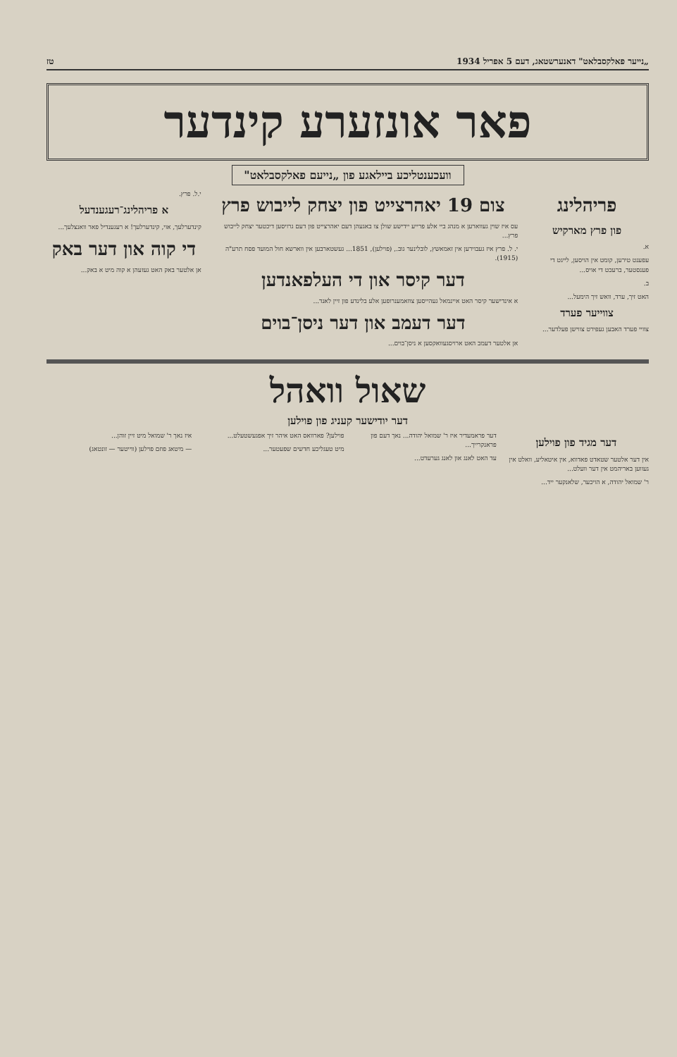„נייער פאלקסבלאט" דאנערשטאג, דעם 5 אפריל 1934 טז
פאר אונזערע קינדער
וועכענטליכע ביילאגע פון „נייעם פאלקסבלאט"
פריהלינג
פון פרץ מארקיש
א.
עפענט טירען, קומט אין הויסען, לייגט די פענסטער, ברעכט די אויס...
ב.
האט זיך, ערד, וואש זיך הימעל...
צווייער פערד
צוויי פערד האבען געפירט צווישן פעלדער...
צום 19 יאהרצייט פון יצחק לייבוש פרץ
עס איז שוין געווארען א מנהג ביי אלע פרייע יידישע שולן צו באגעהן דעם יאהרצייט פון דעם גרויסען דיכטער יצחק לייבוש פרץ...
י. ל. פרץ איז געבוירען אין זאמאשץ, לובלינער גוב., (פוילען), 1851... געשטארבען אין ווארשא חול המועד פסח תרע"ה (1915).
דער קיסר און די העלפאנדען
א אינדישער קיסר האט איינמאל געהייסען צוזאמענרופען אלע בלינדע פון זיין לאנד...
דער דעמב און דער ניסן־בוים
אן אלטער דעמב האט ארויסגעוואקסען א ניסן־בוים...
י.ל. פרץ.
א פריהלינג־רעגענדעל
קינדערלעך, אוי, קינדערלעך! א רעגענדיל פאר וואנצלעך...
די קוה און דער באק
אן אלטער באק האט געזעהן א קוה מיט א באק...
שאול וואהל
דער יודישער קעניג פון פוילען
דער מגיד פון פוילען
אין דער אלטער שטאדט פאדווא, אין איטאליע, וואלט אין געווען באריהמט אין דער וועלט...
ר' שמואל יהודה, א הויכער, שלאנקער ייד...
דער פראמעדיר איז ר' שמואל יהודה... נאך דעם פון פראנקרייך...
עד האט לאנג און לאנג גערעדט...
פוילען? פארוואס האט איהר זיך אפגעשטעלט...
מיט טעגליכע חדשים שפעטער...
איז נאך ר' שמואל מיט זיין זוהן...
— מיטאג פוזם פוילען (ווייטער — זונטאג)